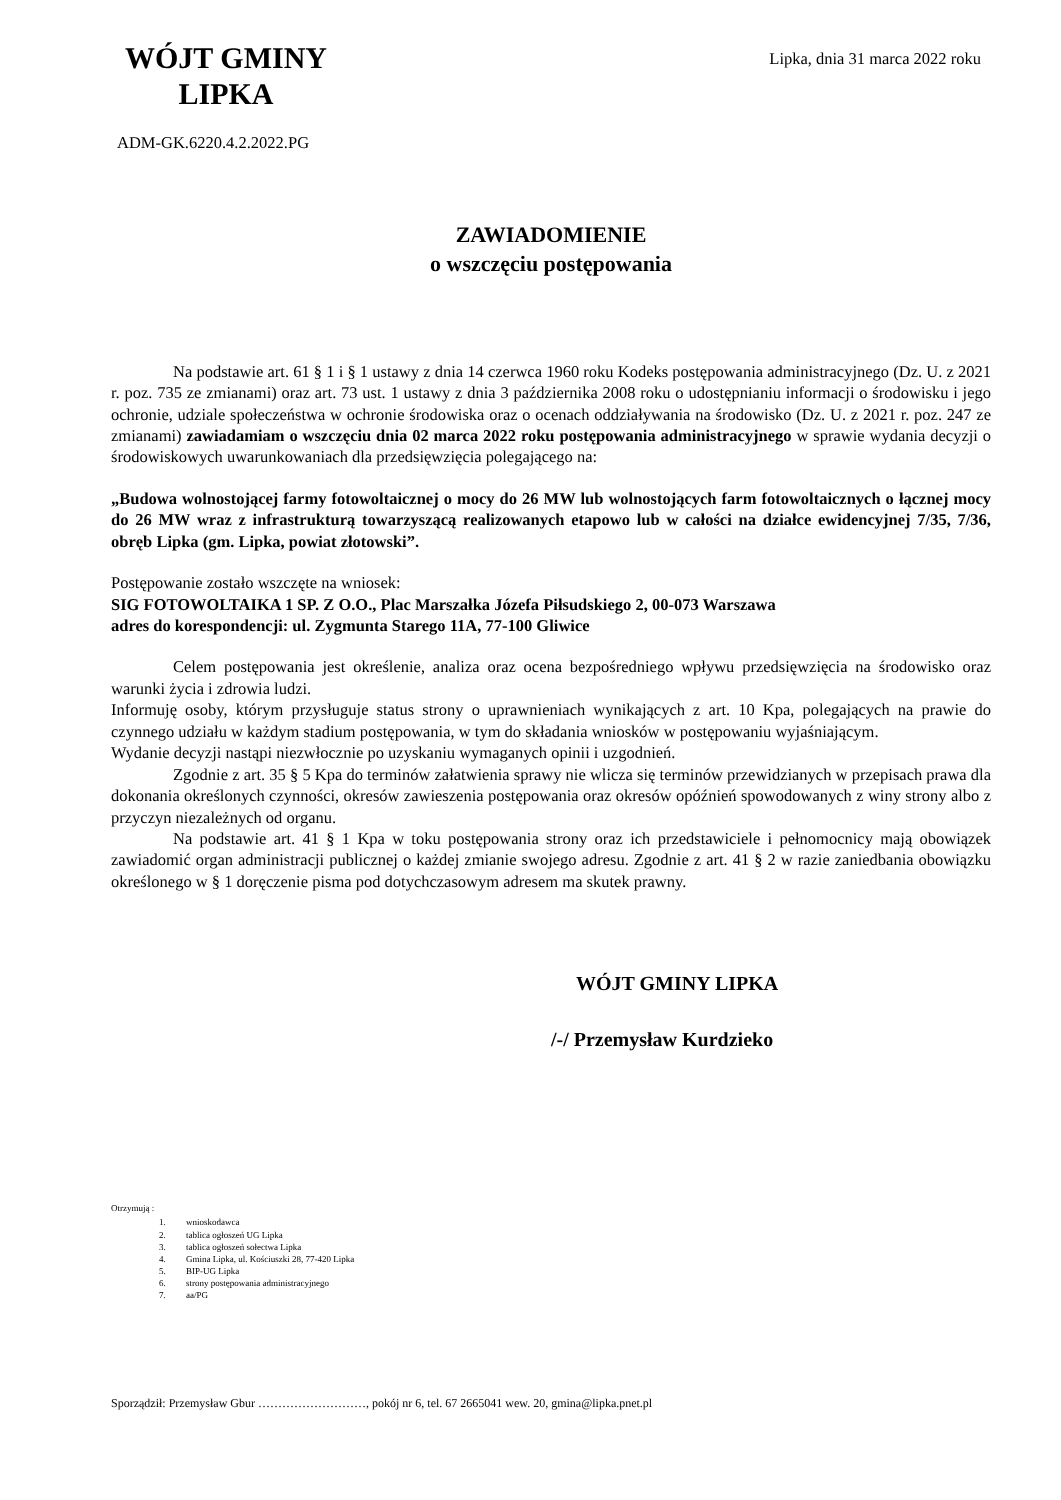WÓJT GMINY
LIPKA
Lipka, dnia 31 marca 2022 roku
ADM-GK.6220.4.2.2022.PG
ZAWIADOMIENIE
o wszczęciu postępowania
Na podstawie art. 61 § 1 i § 1 ustawy z dnia 14 czerwca 1960 roku Kodeks postępowania administracyjnego (Dz. U. z 2021 r. poz. 735 ze zmianami) oraz art. 73 ust. 1 ustawy z dnia 3 października 2008 roku o udostępnianiu informacji o środowisku i jego ochronie, udziale społeczeństwa w ochronie środowiska oraz o ocenach oddziaływania na środowisko (Dz. U. z 2021 r. poz. 247 ze zmianami) zawiadamiam o wszczęciu dnia 02 marca 2022 roku postępowania administracyjnego w sprawie wydania decyzji o środowiskowych uwarunkowaniach dla przedsięwzięcia polegającego na:
„Budowa wolnostojącej farmy fotowoltaicznej o mocy do 26 MW lub wolnostojących farm fotowoltaicznych o łącznej mocy do 26 MW wraz z infrastrukturą towarzyszącą realizowanych etapowo lub w całości na działce ewidencyjnej 7/35, 7/36, obręb Lipka (gm. Lipka, powiat złotowski”.
Postępowanie zostało wszczęte na wniosek:
SIG FOTOWOLTAIKA 1 SP. Z O.O., Plac Marszałka Józefa Piłsudskiego 2, 00-073 Warszawa
adres do korespondencji: ul. Zygmunta Starego 11A, 77-100 Gliwice
Celem postępowania jest określenie, analiza oraz ocena bezpośredniego wpływu przedsięwzięcia na środowisko oraz warunki życia i zdrowia ludzi.
Informuję osoby, którym przysługuje status strony o uprawnieniach wynikających z art. 10 Kpa, polegających na prawie do czynnego udziału w każdym stadium postępowania, w tym do składania wniosków w postępowaniu wyjaśniającym.
Wydanie decyzji nastąpi niezwłocznie po uzyskaniu wymaganych opinii i uzgodnień.
Zgodnie z art. 35 § 5 Kpa do terminów załatwienia sprawy nie wlicza się terminów przewidzianych w przepisach prawa dla dokonania określonych czynności, okresów zawieszenia postępowania oraz okresów opóźnień spowodowanych z winy strony albo z przyczyn niezależnych od organu.
Na podstawie art. 41 § 1 Kpa w toku postępowania strony oraz ich przedstawiciele i pełnomocnicy mają obowiązek zawiadomić organ administracji publicznej o każdej zmianie swojego adresu. Zgodnie z art. 41 § 2 w razie zaniedbania obowiązku określonego w § 1 doręczenie pisma pod dotychczasowym adresem ma skutek prawny.
WÓJT GMINY LIPKA
/-/ Przemysław Kurdzieko
Otrzymują :
1. wnioskodawca
2. tablica ogłoszeń UG Lipka
3. tablica ogłoszeń sołectwa Lipka
4. Gmina Lipka, ul. Kościuszki 28, 77-420 Lipka
5. BIP-UG Lipka
6. strony postępowania administracyjnego
7. aa/PG
Sporządził: Przemysław Gbur ………………………, pokój nr 6, tel. 67 2665041 wew. 20, gmina@lipka.pnet.pl